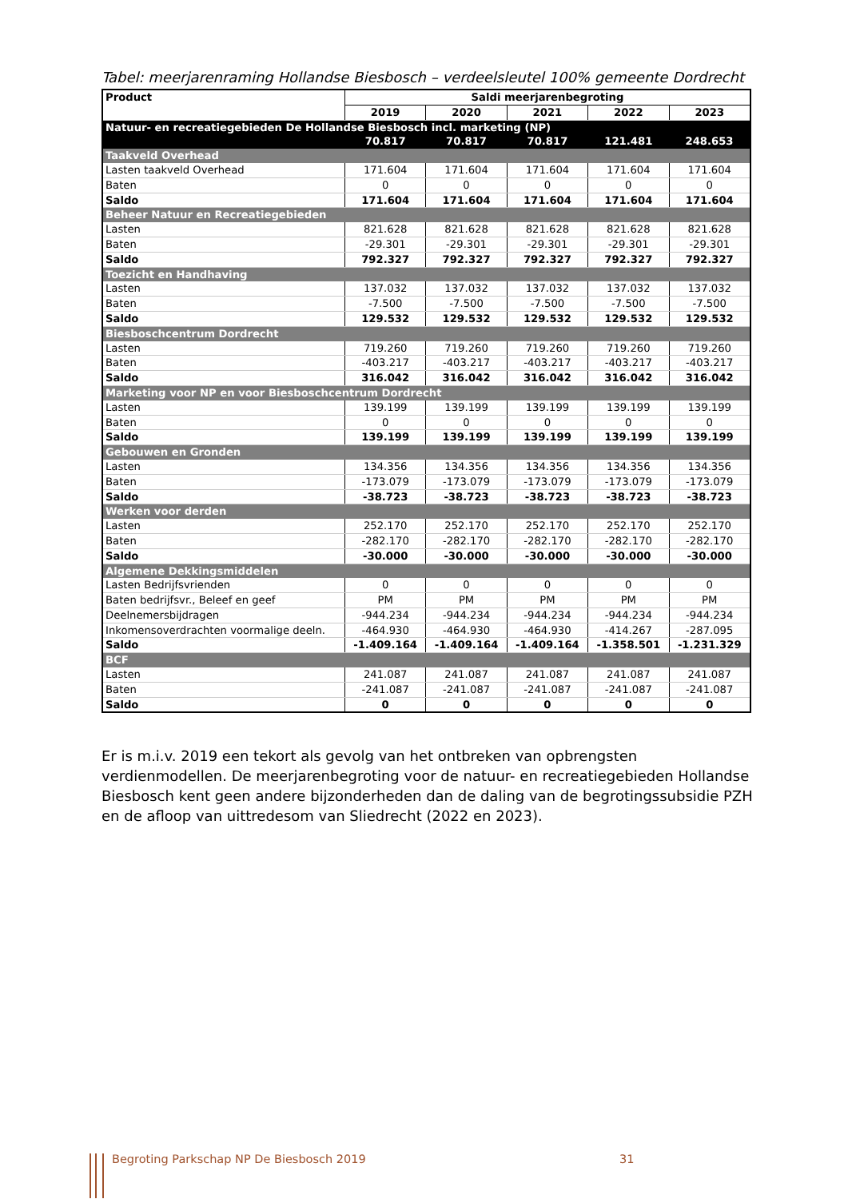Tabel: meerjarenraming Hollandse Biesbosch – verdeelsleutel 100% gemeente Dordrecht
| Product | Saldi meerjarenbegroting | | | | |
| --- | --- | --- | --- | --- | --- |
| | 2019 | 2020 | 2021 | 2022 | 2023 |
| Natuur- en recreatiegebieden De Hollandse Biesbosch incl. marketing (NP) | | | | | |
| | 70.817 | 70.817 | 70.817 | 121.481 | 248.653 |
| Taakveld Overhead | | | | | |
| Lasten taakveld Overhead | 171.604 | 171.604 | 171.604 | 171.604 | 171.604 |
| Baten | 0 | 0 | 0 | 0 | 0 |
| Saldo | 171.604 | 171.604 | 171.604 | 171.604 | 171.604 |
| Beheer Natuur en Recreatiegebieden | | | | | |
| Lasten | 821.628 | 821.628 | 821.628 | 821.628 | 821.628 |
| Baten | -29.301 | -29.301 | -29.301 | -29.301 | -29.301 |
| Saldo | 792.327 | 792.327 | 792.327 | 792.327 | 792.327 |
| Toezicht en Handhaving | | | | | |
| Lasten | 137.032 | 137.032 | 137.032 | 137.032 | 137.032 |
| Baten | -7.500 | -7.500 | -7.500 | -7.500 | -7.500 |
| Saldo | 129.532 | 129.532 | 129.532 | 129.532 | 129.532 |
| Biesboschcentrum Dordrecht | | | | | |
| Lasten | 719.260 | 719.260 | 719.260 | 719.260 | 719.260 |
| Baten | -403.217 | -403.217 | -403.217 | -403.217 | -403.217 |
| Saldo | 316.042 | 316.042 | 316.042 | 316.042 | 316.042 |
| Marketing voor NP en voor Biesboschcentrum Dordrecht | | | | | |
| Lasten | 139.199 | 139.199 | 139.199 | 139.199 | 139.199 |
| Baten | 0 | 0 | 0 | 0 | 0 |
| Saldo | 139.199 | 139.199 | 139.199 | 139.199 | 139.199 |
| Gebouwen en Gronden | | | | | |
| Lasten | 134.356 | 134.356 | 134.356 | 134.356 | 134.356 |
| Baten | -173.079 | -173.079 | -173.079 | -173.079 | -173.079 |
| Saldo | -38.723 | -38.723 | -38.723 | -38.723 | -38.723 |
| Werken voor derden | | | | | |
| Lasten | 252.170 | 252.170 | 252.170 | 252.170 | 252.170 |
| Baten | -282.170 | -282.170 | -282.170 | -282.170 | -282.170 |
| Saldo | -30.000 | -30.000 | -30.000 | -30.000 | -30.000 |
| Algemene Dekkingsmiddelen | | | | | |
| Lasten Bedrijfsvrienden | 0 | 0 | 0 | 0 | 0 |
| Baten bedrijfsvr., Beleef en geef | PM | PM | PM | PM | PM |
| Deelnemersbijdragen | -944.234 | -944.234 | -944.234 | -944.234 | -944.234 |
| Inkomensoverdrachten voormalige deeln. | -464.930 | -464.930 | -464.930 | -414.267 | -287.095 |
| Saldo | -1.409.164 | -1.409.164 | -1.409.164 | -1.358.501 | -1.231.329 |
| BCF | | | | | |
| Lasten | 241.087 | 241.087 | 241.087 | 241.087 | 241.087 |
| Baten | -241.087 | -241.087 | -241.087 | -241.087 | -241.087 |
| Saldo | 0 | 0 | 0 | 0 | 0 |
Er is m.i.v. 2019 een tekort als gevolg van het ontbreken van opbrengsten verdienmodellen. De meerjarenbegroting voor de natuur- en recreatiegebieden Hollandse Biesbosch kent geen andere bijzonderheden dan de daling van de begrotingssubsidie PZH en de afloop van uittredesom van Sliedrecht (2022 en 2023).
Begroting Parkschap NP De Biesbosch 2019
31